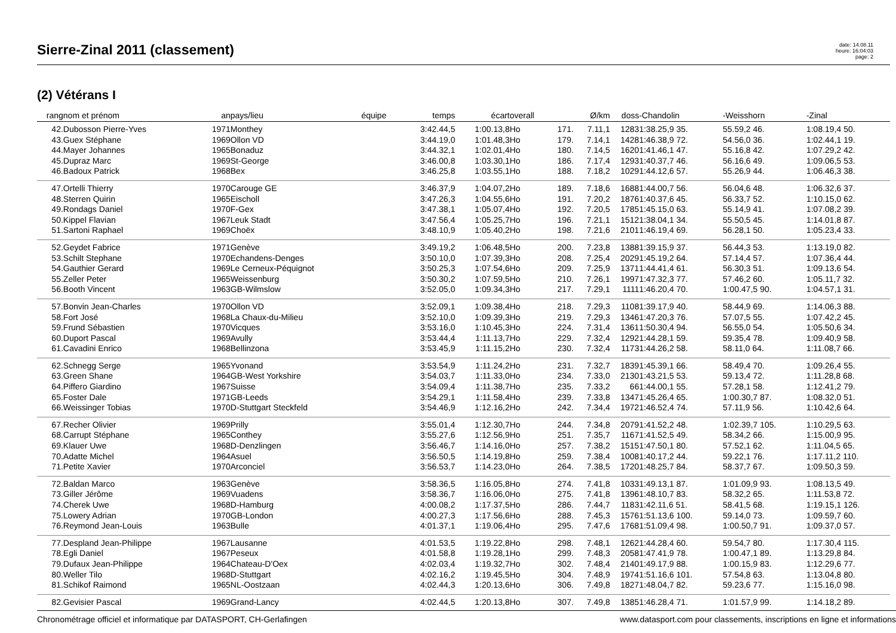Sierre-Zinal 2011 (classement)
date: 14.08.11
heure: 16:04:03
page: 2
(2) Vétérans I
| rang | nom et prénom | an | pays/lieu | équipe | temps | écart | overall | | Ø/km | doss | -Chandolin | -Weisshorn | -Zinal |
| --- | --- | --- | --- | --- | --- | --- | --- | --- | --- | --- | --- | --- | --- |
| 42. | Dubosson Pierre-Yves | 1971 | Monthey | | 3:42.44,5 | 1:00.13,8 | Ho | 171. | 7.11,1 | 1283 | 1:38.25,9 35. | 55.59,2 46. | 1:08.19,4 50. |
| 43. | Guex Stéphane | 1969 | Ollon VD | | 3:44.19,0 | 1:01.48,3 | Ho | 179. | 7.14,1 | 1428 | 1:46.38,9 72. | 54.56,0 36. | 1:02.44,1 19. |
| 44. | Mayer Johannes | 1965 | Bonaduz | | 3:44.32,1 | 1:02.01,4 | Ho | 180. | 7.14,5 | 1620 | 1:41.46,1 47. | 55.16,8 42. | 1:07.29,2 42. |
| 45. | Dupraz Marc | 1969 | St-George | | 3:46.00,8 | 1:03.30,1 | Ho | 186. | 7.17,4 | 1293 | 1:40.37,7 46. | 56.16,6 49. | 1:09.06,5 53. |
| 46. | Badoux Patrick | 1968 | Bex | | 3:46.25,8 | 1:03.55,1 | Ho | 188. | 7.18,2 | 1029 | 1:44.12,6 57. | 55.26,9 44. | 1:06.46,3 38. |
| 47. | Ortelli Thierry | 1970 | Carouge GE | | 3:46.37,9 | 1:04.07,2 | Ho | 189. | 7.18,6 | 1688 | 1:44.00,7 56. | 56.04,6 48. | 1:06.32,6 37. |
| 48. | Sterren Quirin | 1965 | Eischoll | | 3:47.26,3 | 1:04.55,6 | Ho | 191. | 7.20,2 | 1876 | 1:40.37,6 45. | 56.33,7 52. | 1:10.15,0 62. |
| 49. | Rondags Daniel | 1970 | F-Gex | | 3:47.38,1 | 1:05.07,4 | Ho | 192. | 7.20,5 | 1785 | 1:45.15,0 63. | 55.14,9 41. | 1:07.08,2 39. |
| 50. | Kippel Flavian | 1967 | Leuk Stadt | | 3:47.56,4 | 1:05.25,7 | Ho | 196. | 7.21,1 | 1512 | 1:38.04,1 34. | 55.50,5 45. | 1:14.01,8 87. |
| 51. | Sartoni Raphael | 1969 | Choëx | | 3:48.10,9 | 1:05.40,2 | Ho | 198. | 7.21,6 | 2101 | 1:46.19,4 69. | 56.28,1 50. | 1:05.23,4 33. |
| 52. | Geydet Fabrice | 1971 | Genève | | 3:49.19,2 | 1:06.48,5 | Ho | 200. | 7.23,8 | 1388 | 1:39.15,9 37. | 56.44,3 53. | 1:13.19,0 82. |
| 53. | Schilt Stephane | 1970 | Echandens-Denges | | 3:50.10,0 | 1:07.39,3 | Ho | 208. | 7.25,4 | 2029 | 1:45.19,2 64. | 57.14,4 57. | 1:07.36,4 44. |
| 54. | Gauthier Gerard | 1969 | Le Cerneux-Péquignot | | 3:50.25,3 | 1:07.54,6 | Ho | 209. | 7.25,9 | 1371 | 1:44.41,4 61. | 56.30,3 51. | 1:09.13,6 54. |
| 55. | Zeller Peter | 1965 | Weissenburg | | 3:50.30,2 | 1:07.59,5 | Ho | 210. | 7.26,1 | 1997 | 1:47.32,3 77. | 57.46,2 60. | 1:05.11,7 32. |
| 56. | Booth Vincent | 1963 | GB-Wilmslow | | 3:52.05,0 | 1:09.34,3 | Ho | 217. | 7.29,1 | 1111 | 1:46.20,4 70. | 1:00.47,5 90. | 1:04.57,1 31. |
| 57. | Bonvin Jean-Charles | 1970 | Ollon VD | | 3:52.09,1 | 1:09.38,4 | Ho | 218. | 7.29,3 | 1108 | 1:39.17,9 40. | 58.44,9 69. | 1:14.06,3 88. |
| 58. | Fort José | 1968 | La Chaux-du-Milieu | | 3:52.10,0 | 1:09.39,3 | Ho | 219. | 7.29,3 | 1346 | 1:47.20,3 76. | 57.07,5 55. | 1:07.42,2 45. |
| 59. | Frund Sébastien | 1970 | Vicques | | 3:53.16,0 | 1:10.45,3 | Ho | 224. | 7.31,4 | 1361 | 1:50.30,4 94. | 56.55,0 54. | 1:05.50,6 34. |
| 60. | Duport Pascal | 1969 | Avully | | 3:53.44,4 | 1:11.13,7 | Ho | 229. | 7.32,4 | 1292 | 1:44.28,1 59. | 59.35,4 78. | 1:09.40,9 58. |
| 61. | Cavadini Enrico | 1968 | Bellinzona | | 3:53.45,9 | 1:11.15,2 | Ho | 230. | 7.32,4 | 1173 | 1:44.26,2 58. | 58.11,0 64. | 1:11.08,7 66. |
| 62. | Schnegg Serge | 1965 | Yvonand | | 3:53.54,9 | 1:11.24,2 | Ho | 231. | 7.32,7 | 1839 | 1:45.39,1 66. | 58.49,4 70. | 1:09.26,4 55. |
| 63. | Green Shane | 1964 | GB-West Yorkshire | | 3:54.03,7 | 1:11.33,0 | Ho | 234. | 7.33,0 | 2130 | 1:43.21,5 53. | 59.13,4 72. | 1:11.28,8 68. |
| 64. | Piffero Giardino | 1967 | Suisse | | 3:54.09,4 | 1:11.38,7 | Ho | 235. | 7.33,2 | 66 | 1:44.00,1 55. | 57.28,1 58. | 1:12.41,2 79. |
| 65. | Foster Dale | 1971 | GB-Leeds | | 3:54.29,1 | 1:11.58,4 | Ho | 239. | 7.33,8 | 1347 | 1:45.26,4 65. | 1:00.30,7 87. | 1:08.32,0 51. |
| 66. | Weissinger Tobias | 1970 | D-Stuttgart Steckfeld | | 3:54.46,9 | 1:12.16,2 | Ho | 242. | 7.34,4 | 1972 | 1:46.52,4 74. | 57.11,9 56. | 1:10.42,6 64. |
| 67. | Recher Olivier | 1969 | Prilly | | 3:55.01,4 | 1:12.30,7 | Ho | 244. | 7.34,8 | 2079 | 1:41.52,2 48. | 1:02.39,7 105. | 1:10.29,5 63. |
| 68. | Carrupt Stéphane | 1965 | Conthey | | 3:55.27,6 | 1:12.56,9 | Ho | 251. | 7.35,7 | 1167 | 1:41.52,5 49. | 58.34,2 66. | 1:15.00,9 95. |
| 69. | Klauer Uwe | 1968 | D-Denzlingen | | 3:56.46,7 | 1:14.16,0 | Ho | 257. | 7.38,2 | 1515 | 1:47.50,1 80. | 57.52,1 62. | 1:11.04,5 65. |
| 70. | Adatte Michel | 1964 | Asuel | | 3:56.50,5 | 1:14.19,8 | Ho | 259. | 7.38,4 | 1008 | 1:40.17,2 44. | 59.22,1 76. | 1:17.11,2 110. |
| 71. | Petite Xavier | 1970 | Arconciel | | 3:56.53,7 | 1:14.23,0 | Ho | 264. | 7.38,5 | 1720 | 1:48.25,7 84. | 58.37,7 67. | 1:09.50,3 59. |
| 72. | Baldan Marco | 1963 | Genève | | 3:58.36,5 | 1:16.05,8 | Ho | 274. | 7.41,8 | 1033 | 1:49.13,1 87. | 1:01.09,9 93. | 1:08.13,5 49. |
| 73. | Giller Jérôme | 1969 | Vuadens | | 3:58.36,7 | 1:16.06,0 | Ho | 275. | 7.41,8 | 1396 | 1:48.10,7 83. | 58.32,2 65. | 1:11.53,8 72. |
| 74. | Cherek Uwe | 1968 | D-Hamburg | | 4:00.08,2 | 1:17.37,5 | Ho | 286. | 7.44,7 | 1183 | 1:42.11,6 51. | 58.41,5 68. | 1:19.15,1 126. |
| 75. | Lowery Adrian | 1970 | GB-London | | 4:00.27,3 | 1:17.56,6 | Ho | 288. | 7.45,3 | 1576 | 1:51.13,6 100. | 59.14,0 73. | 1:09.59,7 60. |
| 76. | Reymond Jean-Louis | 1963 | Bulle | | 4:01.37,1 | 1:19.06,4 | Ho | 295. | 7.47,6 | 1768 | 1:51.09,4 98. | 1:00.50,7 91. | 1:09.37,0 57. |
| 77. | Despland Jean-Philippe | 1967 | Lausanne | | 4:01.53,5 | 1:19.22,8 | Ho | 298. | 7.48,1 | 1262 | 1:44.28,4 60. | 59.54,7 80. | 1:17.30,4 115. |
| 78. | Egli Daniel | 1967 | Peseux | | 4:01.58,8 | 1:19.28,1 | Ho | 299. | 7.48,3 | 2058 | 1:47.41,9 78. | 1:00.47,1 89. | 1:13.29,8 84. |
| 79. | Dufaux Jean-Philippe | 1964 | Chateau-D'Oex | | 4:02.03,4 | 1:19.32,7 | Ho | 302. | 7.48,4 | 2140 | 1:49.17,9 88. | 1:00.15,9 83. | 1:12.29,6 77. |
| 80. | Weller Tilo | 1968 | D-Stuttgart | | 4:02.16,2 | 1:19.45,5 | Ho | 304. | 7.48,9 | 1974 | 1:51.16,6 101. | 57.54,8 63. | 1:13.04,8 80. |
| 81. | Schikof Raimond | 1965 | NL-Oostzaan | | 4:02.44,3 | 1:20.13,6 | Ho | 306. | 7.49,8 | 1827 | 1:48.04,7 82. | 59.23,6 77. | 1:15.16,0 98. |
| 82. | Gevisier Pascal | 1969 | Grand-Lancy | | 4:02.44,5 | 1:20.13,8 | Ho | 307. | 7.49,8 | 1385 | 1:46.28,4 71. | 1:01.57,9 99. | 1:14.18,2 89. |
Chronométrage officiel et informatique par DATASPORT, CH-Gerlafingen www.datasport.com pour classements, inscriptions en ligne et informations